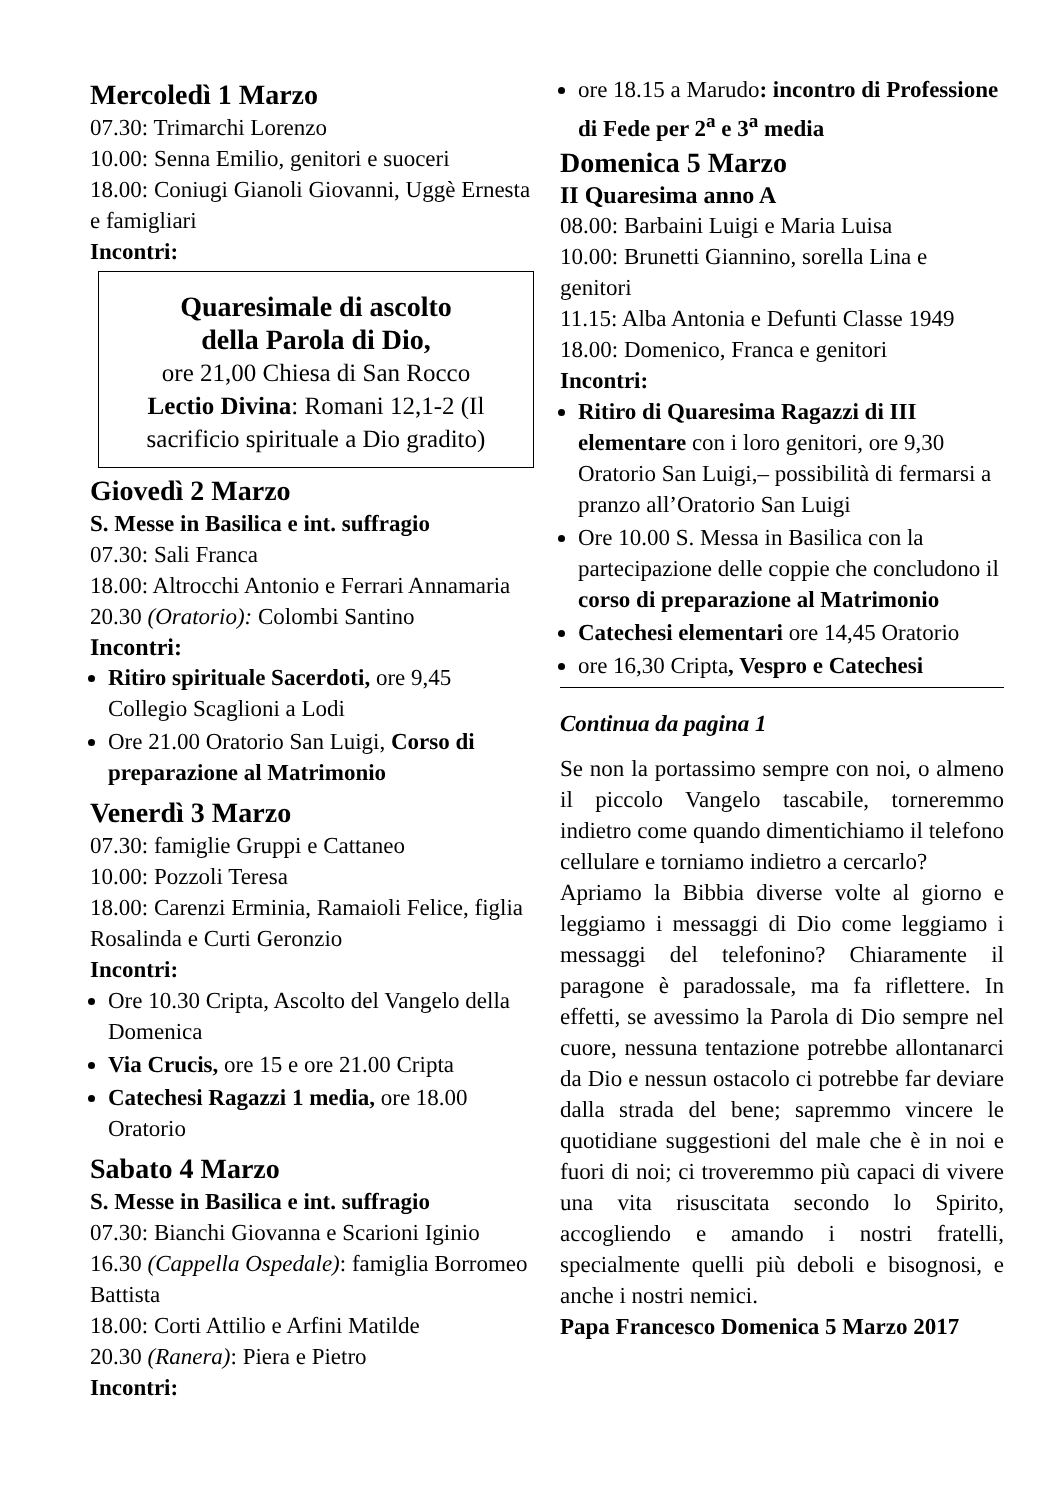Mercoledì 1 Marzo
07.30: Trimarchi Lorenzo
10.00: Senna Emilio, genitori e suoceri
18.00: Coniugi Gianoli Giovanni, Uggè Ernesta e famigliari
Incontri:
Quaresimale di ascolto
della Parola di Dio,
ore 21,00 Chiesa di San Rocco
Lectio Divina: Romani 12,1-2 (Il sacrificio spirituale a Dio gradito)
Giovedì 2 Marzo
S. Messe in Basilica e int. suffragio
07.30: Sali Franca
18.00: Altrocchi Antonio e Ferrari Annamaria
20.30 (Oratorio): Colombi Santino
Incontri:
Ritiro spirituale Sacerdoti, ore 9,45 Collegio Scaglioni a Lodi
Ore 21.00 Oratorio San Luigi, Corso di preparazione al Matrimonio
Venerdì 3 Marzo
07.30: famiglie Gruppi e Cattaneo
10.00: Pozzoli Teresa
18.00: Carenzi Erminia, Ramaioli Felice, figlia Rosalinda e Curti Geronzio
Incontri:
Ore 10.30 Cripta, Ascolto del Vangelo della Domenica
Via Crucis, ore 15 e ore 21.00 Cripta
Catechesi Ragazzi 1 media, ore 18.00 Oratorio
Sabato 4 Marzo
S. Messe in Basilica e int. suffragio
07.30: Bianchi Giovanna e Scarioni Iginio
16.30 (Cappella Ospedale): famiglia Borromeo Battista
18.00: Corti Attilio e Arfini Matilde
20.30 (Ranera): Piera e Pietro
Incontri:
ore 18.15 a Marudo: incontro di Professione di Fede per 2<sup>a</sup> e 3<sup>a</sup> media
Domenica 5 Marzo
II Quaresima anno A
08.00: Barbaini Luigi e Maria Luisa
10.00: Brunetti Giannino, sorella Lina e genitori
11.15: Alba Antonia e Defunti Classe 1949
18.00: Domenico, Franca e genitori
Incontri:
Ritiro di Quaresima Ragazzi di III elementare con i loro genitori, ore 9,30 Oratorio San Luigi,– possibilità di fermarsi a pranzo all’Oratorio San Luigi
Ore 10.00 S. Messa in Basilica con la partecipazione delle coppie che concludono il corso di preparazione al Matrimonio
Catechesi elementari ore 14,45 Oratorio
ore 16,30 Cripta, Vespro e Catechesi
Continua da pagina 1
Se non la portassimo sempre con noi, o almeno il piccolo Vangelo tascabile, torneremmo indietro come quando dimentichiamo il telefono cellulare e torniamo indietro a cercarlo?
Apriamo la Bibbia diverse volte al giorno e leggiamo i messaggi di Dio come leggiamo i messaggi del telefonino? Chiaramente il paragone è paradossale, ma fa riflettere. In effetti, se avessimo la Parola di Dio sempre nel cuore, nessuna tentazione potrebbe allontanarci da Dio e nessun ostacolo ci potrebbe far deviare dalla strada del bene; sapremmo vincere le quotidiane suggestioni del male che è in noi e fuori di noi; ci troveremmo più capaci di vivere una vita risuscitata secondo lo Spirito, accogliendo e amando i nostri fratelli, specialmente quelli più deboli e bisognosi, e anche i nostri nemici.
Papa Francesco Domenica 5 Marzo 2017